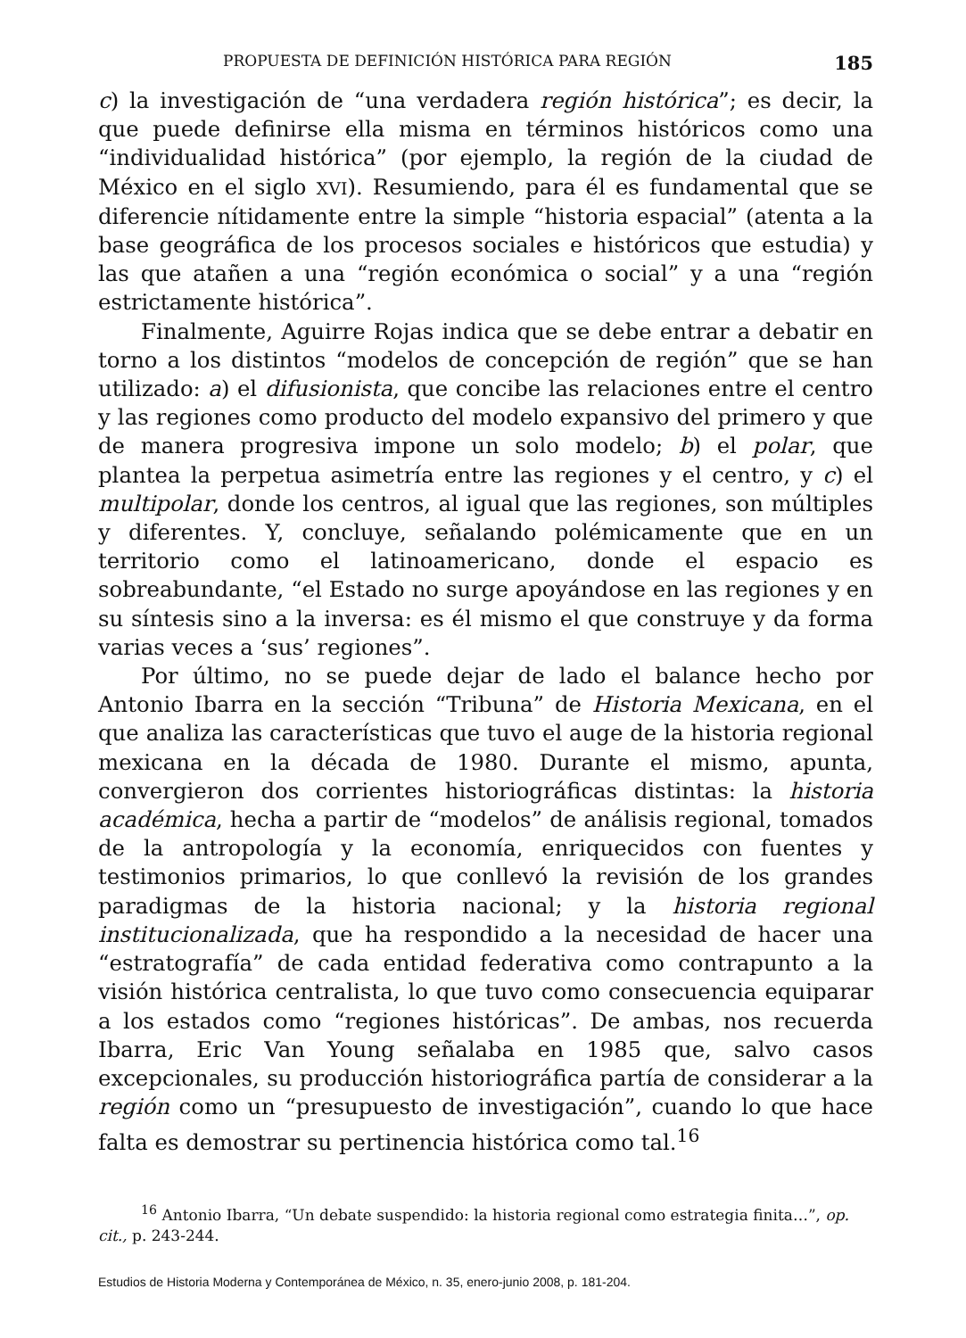PROPUESTA DE DEFINICIÓN HISTÓRICA PARA REGIÓN 185
c) la investigación de “una verdadera región histórica”; es decir, la que puede definirse ella misma en términos históricos como una “individualidad histórica” (por ejemplo, la región de la ciudad de México en el siglo XVI). Resumiendo, para él es fundamental que se diferencie nítidamente entre la simple “historia espacial” (atenta a la base geográfica de los procesos sociales e históricos que estudia) y las que atañen a una “región económica o social” y a una “región estrictamente histórica”.
Finalmente, Aguirre Rojas indica que se debe entrar a debatir en torno a los distintos “modelos de concepción de región” que se han utilizado: a) el difusionista, que concibe las relaciones entre el centro y las regiones como producto del modelo expansivo del primero y que de manera progresiva impone un solo modelo; b) el polar, que plantea la perpetua asimetría entre las regiones y el centro, y c) el multipolar, donde los centros, al igual que las regiones, son múltiples y diferentes. Y, concluye, señalando polémicamente que en un territorio como el latinoamericano, donde el espacio es sobreabundante, “el Estado no surge apoyándose en las regiones y en su síntesis sino a la inversa: es él mismo el que construye y da forma varias veces a ‘sus’ regiones”.
Por último, no se puede dejar de lado el balance hecho por Antonio Ibarra en la sección “Tribuna” de Historia Mexicana, en el que analiza las características que tuvo el auge de la historia regional mexicana en la década de 1980. Durante el mismo, apunta, convergieron dos corrientes historiográficas distintas: la historia académica, hecha a partir de “modelos” de análisis regional, tomados de la antropología y la economía, enriquecidos con fuentes y testimonios primarios, lo que conllevó la revisión de los grandes paradigmas de la historia nacional; y la historia regional institucionalizada, que ha respondido a la necesidad de hacer una “estratografía” de cada entidad federativa como contrapunto a la visión histórica centralista, lo que tuvo como consecuencia equiparar a los estados como “regiones históricas”. De ambas, nos recuerda Ibarra, Eric Van Young señalaba en 1985 que, salvo casos excepcionales, su producción historiográfica partía de considerar a la región como un “presupuesto de investigación”, cuando lo que hace falta es demostrar su pertinencia histórica como tal.<sup>16</sup>
<sup>16</sup> Antonio Ibarra, “Un debate suspendido: la historia regional como estrategia finita…”, op. cit., p. 243-244.
Estudios de Historia Moderna y Contemporánea de México, n. 35, enero-junio 2008, p. 181-204.